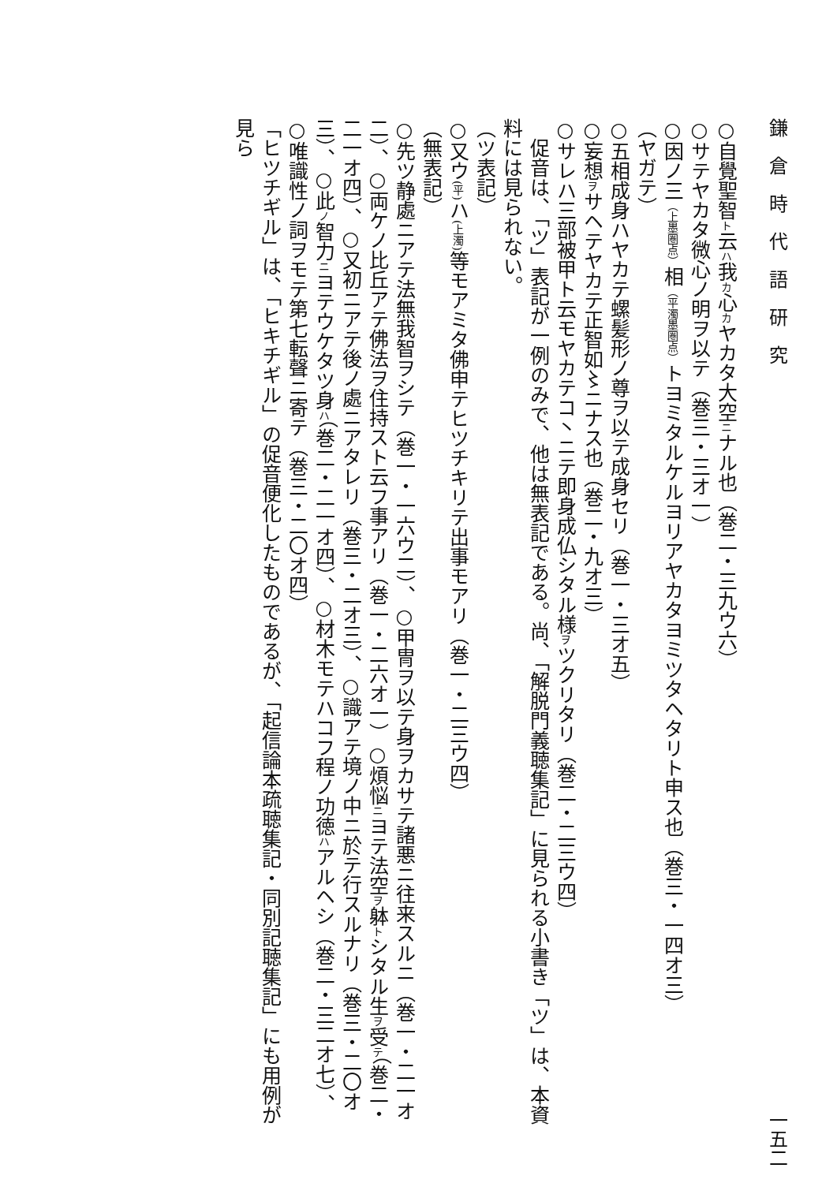鎌　倉　時　代　語　研　究 一五二
○自覺聖智ト云ハ我カ心カヤカタ大空ニナル也（巻二・三九ウ六）
○サテヤカタ微心ノ明ヲ以テ（巻三・三オ一）
○因ノ三（上墨圏点）相（平濁墨圏点）トヨミタルケルヨリアヤカタヨミツタヘタリト申ス也（巻三・一四オ三）
（ヤガテ）
○五相成身ハヤカテ螺髪形ノ尊ヲ以テ成身セリ（巻一・三オ五）
○妄想ヲサヘテヤカテ正智如〻ニナス也（巻二・九オ三）
○サレハ三部被甲ト云モヤカテコ丶ニテ即身成仏シタル様ヲツクリタリ（巻二・二三ウ四）
　促音は、「ツ」表記が一例のみで、他は無表記である。尚、「解脱門義聴集記」に見られる小書き「ツ」は、本資料には見られない。
（ツ表記）
○又ウ(平) ハ(上濁) 等モアミタ佛申テヒツチキリテ出事モアリ（巻一・二三ウ四）
（無表記）
○先ツ静處ニアテ法無我智ヲシテ（巻一・一六ウ二）、○甲冑ヲ以テ身ヲカサテ諸悪ニ往来スルニ（巻一・二一オ二）、○両ケノ比丘アテ佛法ヲ住持スト云フ事アリ（巻一・二六オ一）○煩悩ニヨテ法空ヲ躰トシタル生ヲ受テ（巻二・二一オ四）、○又初ニアテ後ノ處ニアタレリ（巻三・二オ三）、○識アテ境ノ中ニ於テ行スルナリ（巻三・二〇オ三）、○此ノ智力ニヨテウケタツ身ハ（巻二・二一オ四）、○材木モテハコフ程ノ功徳ハアルヘシ（巻二・三二オ七）、○唯識性ノ詞ヲモテ第七転聲ニ寄テ（巻三・二〇オ四）
「ヒツチギル」は、「ヒキチギル」の促音便化したものであるが、「起信論本疏聴集記・同別記聴集記」にも用例が見ら